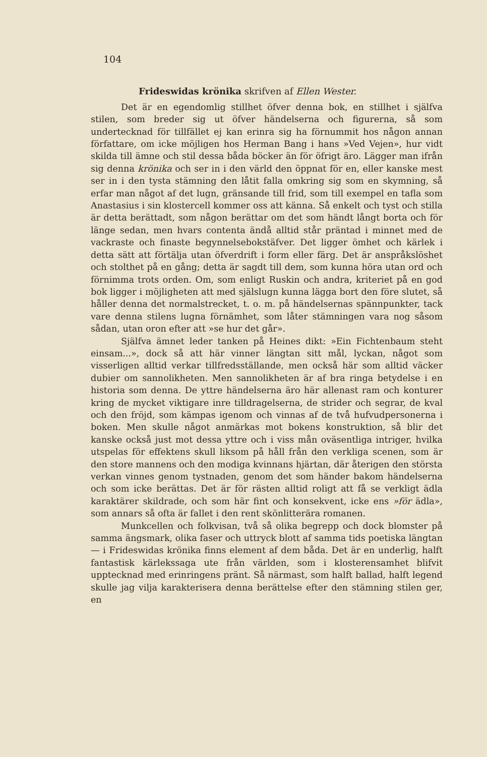104
Frideswidas krönika skrifven af Ellen Wester.
Det är en egendomlig stillhet öfver denna bok, en stillhet i själfva stilen, som breder sig ut öfver händelserna och figurerna, så som undertecknad för tillfället ej kan erinra sig ha förnummit hos någon annan författare, om icke möjligen hos Herman Bang i hans »Ved Vejen», hur vidt skilda till ämne och stil dessa båda böcker än för öfrigt äro. Lägger man ifrån sig denna krönika och ser in i den värld den öppnat för en, eller kanske mest ser in i den tysta stämning den låtit falla omkring sig som en skymning, så erfar man något af det lugn, gränsande till frid, som till exempel en tafla som Anastasius i sin klostercell kommer oss att känna. Så enkelt och tyst och stilla är detta berättadt, som någon berättar om det som händt långt borta och för länge sedan, men hvars contenta ändå alltid står präntad i minnet med de vackraste och finaste begynnelsebokstäfver. Det ligger ömhet och kärlek i detta sätt att förtälja utan öfverdrift i form eller färg. Det är anspråkslöshet och stolthet på en gång; detta är sagdt till dem, som kunna höra utan ord och förnimma trots orden. Om, som enligt Ruskin och andra, kriteriet på en god bok ligger i möjligheten att med själslugn kunna lägga bort den före slutet, så håller denna det normalstrecket, t. o. m. på händelsernas spännpunkter, tack vare denna stilens lugna förnämhet, som låter stämningen vara nog såsom sådan, utan oron efter att »se hur det går».
Själfva ämnet leder tanken på Heines dikt: »Ein Fichtenbaum steht einsam...», dock så att här vinner längtan sitt mål, lyckan, något som visserligen alltid verkar tillfredsställande, men också här som alltid väcker dubier om sannolikheten. Men sannolikheten är af bra ringa betydelse i en historia som denna. De yttre händelserna äro här allenast ram och konturer kring de mycket viktigare inre tilldragelserna, de strider och segrar, de kval och den fröjd, som kämpas igenom och vinnas af de två hufvudpersonerna i boken. Men skulle något anmärkas mot bokens konstruktion, så blir det kanske också just mot dessa yttre och i viss mån oväsentliga intriger, hvilka utspelas för effektens skull liksom på håll från den verkliga scenen, som är den store mannens och den modiga kvinnans hjärtan, där återigen den största verkan vinnes genom tystnaden, genom det som händer bakom händelserna och som icke berättas. Det är för rästen alltid roligt att få se verkligt ädla karaktärer skildrade, och som här fint och konsekvent, icke ens »för ädla», som annars så ofta är fallet i den rent skönlitterära romanen.
Munkcellen och folkvisan, två så olika begrepp och dock blomster på samma ängsmark, olika faser och uttryck blott af samma tids poetiska längtan — i Frideswidas krönika finns element af dem båda. Det är en underlig, halft fantastisk kärlekssaga ute från världen, som i klosterensamhet blifvit upptecknad med erinringens pränt. Så närmast, som halft ballad, halft legend skulle jag vilja karakterisera denna berättelse efter den stämning stilen ger, en